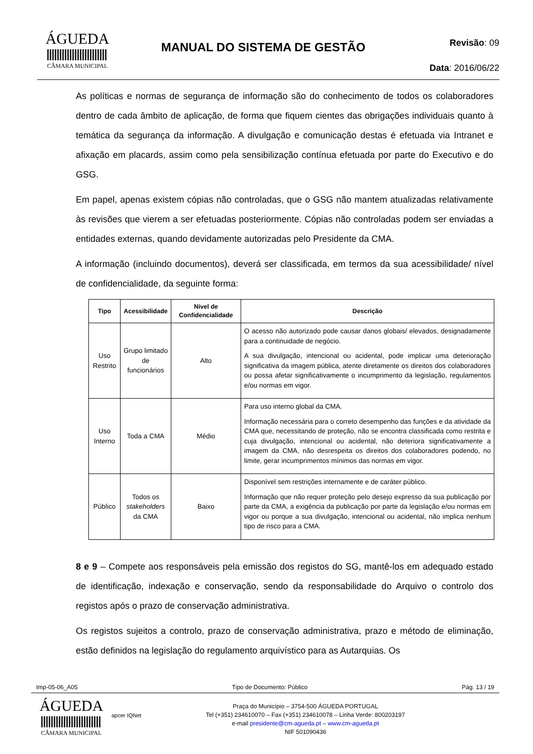ÁGUEDA
CÂMARA MUNICIPAL
MANUAL DO SISTEMA DE GESTÃO
Revisão: 09
Data: 2016/06/22
As políticas e normas de segurança de informação são do conhecimento de todos os colaboradores dentro de cada âmbito de aplicação, de forma que fiquem cientes das obrigações individuais quanto à temática da segurança da informação. A divulgação e comunicação destas é efetuada via Intranet e afixação em placards, assim como pela sensibilização contínua efetuada por parte do Executivo e do GSG.
Em papel, apenas existem cópias não controladas, que o GSG não mantem atualizadas relativamente às revisões que vierem a ser efetuadas posteriormente. Cópias não controladas podem ser enviadas a entidades externas, quando devidamente autorizadas pelo Presidente da CMA.
A informação (incluindo documentos), deverá ser classificada, em termos da sua acessibilidade/ nível de confidencialidade, da seguinte forma:
| Tipo | Acessibilidade | Nível de Confidencialidade | Descrição |
| --- | --- | --- | --- |
| Uso Restrito | Grupo limitado de funcionários | Alto | O acesso não autorizado pode causar danos globais/ elevados, designadamente para a continuidade de negócio. A sua divulgação, intencional ou acidental, pode implicar uma deterioração significativa da imagem pública, atente diretamente os direitos dos colaboradores ou possa afetar significativamente o incumprimento da legislação, regulamentos e/ou normas em vigor. |
| Uso Interno | Toda a CMA | Médio | Para uso interno global da CMA. Informação necessária para o correto desempenho das funções e da atividade da CMA que, necessitando de proteção, não se encontra classificada como restrita e cuja divulgação, intencional ou acidental, não deteriora significativamente a imagem da CMA, não desrespeita os direitos dos colaboradores podendo, no limite, gerar incumprimentos mínimos das normas em vigor. |
| Público | Todos os stakeholders da CMA | Baixo | Disponível sem restrições internamente e de caráter público. Informação que não requer proteção pelo desejo expresso da sua publicação por parte da CMA, a exigência da publicação por parte da legislação e/ou normas em vigor ou porque a sua divulgação, intencional ou acidental, não implica nenhum tipo de risco para a CMA. |
8 e 9 – Compete aos responsáveis pela emissão dos registos do SG, mantê-los em adequado estado de identificação, indexação e conservação, sendo da responsabilidade do Arquivo o controlo dos registos após o prazo de conservação administrativa.
Os registos sujeitos a controlo, prazo de conservação administrativa, prazo e método de eliminação, estão definidos na legislação do regulamento arquivístico para as Autarquias. Os
Imp-05-06_A05 Tipo de Documento: Público Pág. 13 / 19
ÁGUEDA
CÂMARA MUNICIPAL
apcer IQNet
Praça do Município – 3754-500 ÁGUEDA PORTUGAL
Tel (+351) 234610070 – Fax (+351) 234610078 – Linha Verde: 800203197
e-mail presidente@cm-agueda.pt – www.cm-agueda.pt
NIF 501090436